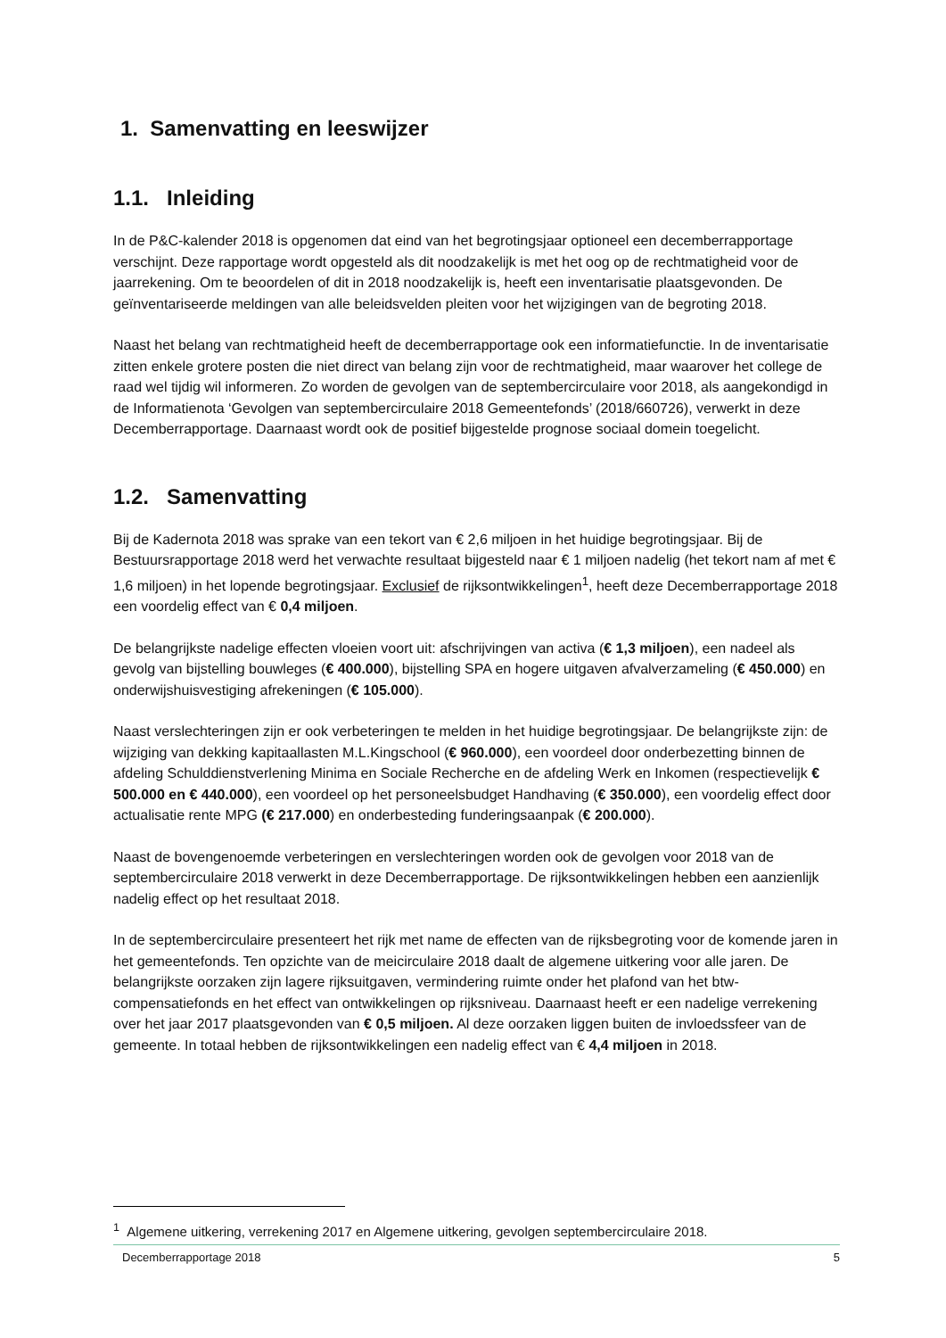1. Samenvatting en leeswijzer
1.1. Inleiding
In de P&C-kalender 2018 is opgenomen dat eind van het begrotingsjaar optioneel een decemberrapportage verschijnt. Deze rapportage wordt opgesteld als dit noodzakelijk is met het oog op de rechtmatigheid voor de jaarrekening. Om te beoordelen of dit in 2018 noodzakelijk is, heeft een inventarisatie plaatsgevonden. De geïnventariseerde meldingen van alle beleidsvelden pleiten voor het wijzigingen van de begroting 2018.
Naast het belang van rechtmatigheid heeft de decemberrapportage ook een informatiefunctie. In de inventarisatie zitten enkele grotere posten die niet direct van belang zijn voor de rechtmatigheid, maar waarover het college de raad wel tijdig wil informeren. Zo worden de gevolgen van de septembercirculaire voor 2018, als aangekondigd in de Informatienota ‘Gevolgen van septembercirculaire 2018 Gemeentefonds’ (2018/660726), verwerkt in deze Decemberrapportage. Daarnaast wordt ook de positief bijgestelde prognose sociaal domein toegelicht.
1.2. Samenvatting
Bij de Kadernota 2018 was sprake van een tekort van € 2,6 miljoen in het huidige begrotingsjaar. Bij de Bestuursrapportage 2018 werd het verwachte resultaat bijgesteld naar € 1 miljoen nadelig (het tekort nam af met € 1,6 miljoen) in het lopende begrotingsjaar. Exclusief de rijksontwikkelingen<sup>1</sup>, heeft deze Decemberrapportage 2018 een voordelig effect van € 0,4 miljoen.
De belangrijkste nadelige effecten vloeien voort uit: afschrijvingen van activa (€ 1,3 miljoen), een nadeel als gevolg van bijstelling bouwleges (€ 400.000), bijstelling SPA en hogere uitgaven afvalverzameling (€ 450.000) en onderwijshuisvestiging afrekeningen (€ 105.000).
Naast verslechteringen zijn er ook verbeteringen te melden in het huidige begrotingsjaar. De belangrijkste zijn: de wijziging van dekking kapitaallasten M.L.Kingschool (€ 960.000), een voordeel door onderbezetting binnen de afdeling Schulddienstverlening Minima en Sociale Recherche en de afdeling Werk en Inkomen (respectievelijk € 500.000 en € 440.000), een voordeel op het personeelsbudget Handhaving (€ 350.000), een voordelig effect door actualisatie rente MPG (€ 217.000) en onderbesteding funderingsaanpak (€ 200.000).
Naast de bovengenoemde verbeteringen en verslechteringen worden ook de gevolgen voor 2018 van de septembercirculaire 2018 verwerkt in deze Decemberrapportage. De rijksontwikkelingen hebben een aanzienlijk nadelig effect op het resultaat 2018.
In de septembercirculaire presenteert het rijk met name de effecten van de rijksbegroting voor de komende jaren in het gemeentefonds. Ten opzichte van de meicirculaire 2018 daalt de algemene uitkering voor alle jaren. De belangrijkste oorzaken zijn lagere rijksuitgaven, vermindering ruimte onder het plafond van het btw-compensatiefonds en het effect van ontwikkelingen op rijksniveau. Daarnaast heeft er een nadelige verrekening over het jaar 2017 plaatsgevonden van € 0,5 miljoen. Al deze oorzaken liggen buiten de invloedssfeer van de gemeente. In totaal hebben de rijksontwikkelingen een nadelig effect van € 4,4 miljoen in 2018.
<sup>1</sup> Algemene uitkering, verrekening 2017 en Algemene uitkering, gevolgen septembercirculaire 2018.
Decemberrapportage 2018 5